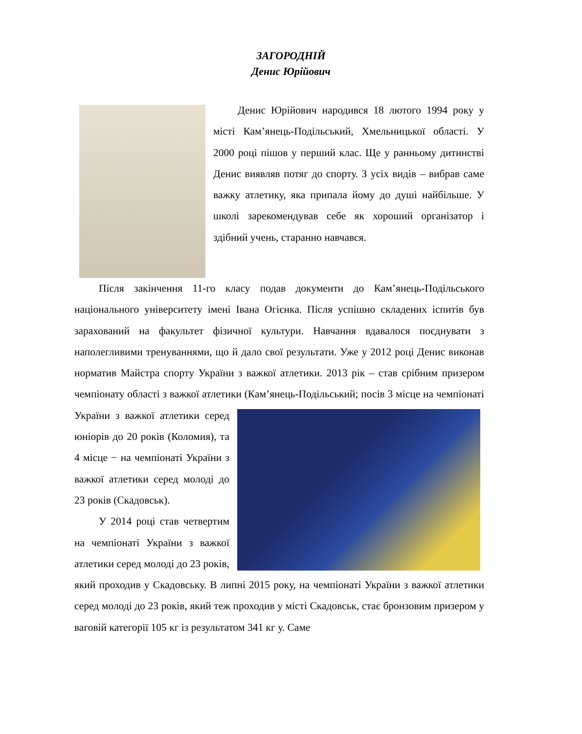ЗАГОРОДНІЙ
Денис Юрійович
Денис Юрійович народився 18 лютого 1994 року у місті Кам’янець-Подільський, Хмельницької області. У 2000 році пішов у перший клас. Ще у ранньому дитинстві Денис виявляв потяг до спорту. З усіх видів – вибрав саме важку атлетику, яка припала йому до душі найбільше. У школі зарекомендував себе як хороший організатор і здібний учень, старанно навчався.
Після закінчення 11-го класу подав документи до Кам’янець-Подільського національного університету імені Івана Огієнка. Після успішно складених іспитів був зарахований на факультет фізичної культури. Навчання вдавалося поєднувати з наполегливими тренуваннями, що й дало свої результати. Уже у 2012 році Денис виконав норматив Майстра спорту України з важкої атлетики. 2013 рік – став срібним призером чемпіонату області з важкої атлетики (Кам’янець-Подільський; посів 3 місце на чемпіонаті України з важкої атлетики серед юніорів до 20 років (Коломия), та 4 місце − на чемпіонаті України з важкої атлетики серед молоді до 23 років (Скадовськ).
У 2014 році став четвертим на чемпіонаті України з важкої атлетики серед молоді до 23 років, який проходив у Скадовську. В липні 2015 року, на чемпіонаті України з важкої атлетики серед молоді до 23 років, який теж проходив у місті Скадовськ, стає бронзовим призером у ваговій категорії 105 кг із результатом 341 кг у. Саме